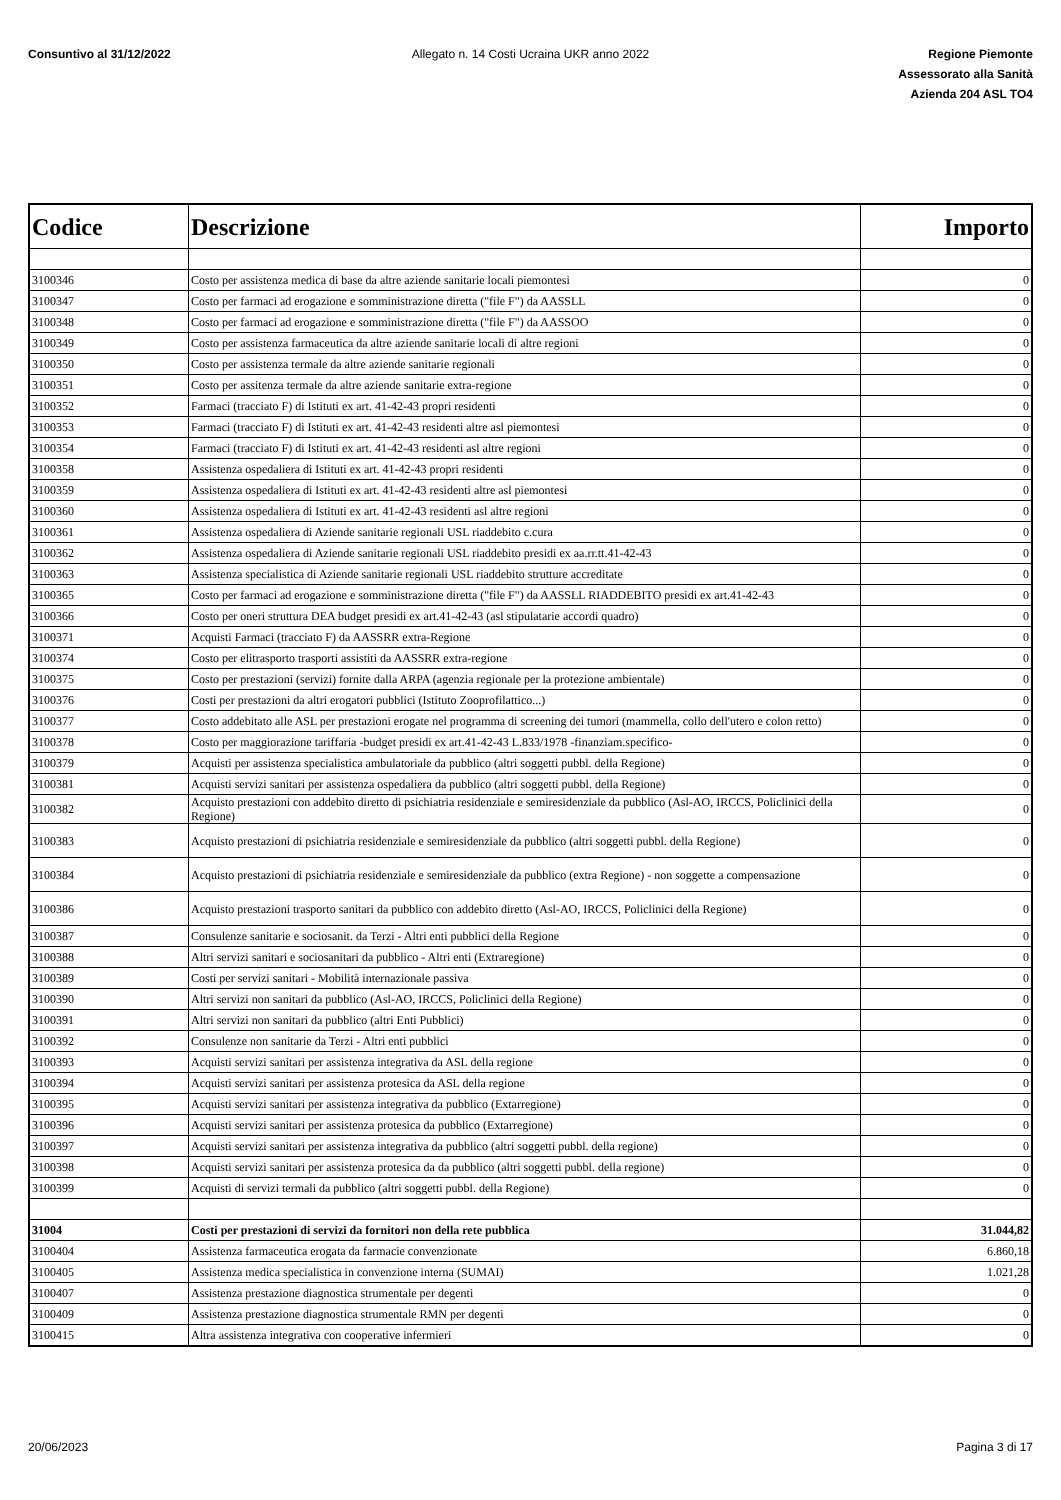Consuntivo al 31/12/2022 Allegato n. 14 Costi Ucraina UKR anno 2022
Regione Piemonte
Assessorato alla Sanità
Azienda 204 ASL TO4
| Codice | Descrizione | Importo |
| --- | --- | --- |
| 3100346 | Costo per assistenza medica di base da altre aziende sanitarie locali piemontesi | 0 |
| 3100347 | Costo per farmaci ad erogazione e somministrazione diretta ("file F") da AASSLL | 0 |
| 3100348 | Costo per farmaci ad erogazione e somministrazione diretta ("file F") da AASSOO | 0 |
| 3100349 | Costo per assistenza farmaceutica da altre aziende sanitarie locali di altre regioni | 0 |
| 3100350 | Costo per assistenza termale da altre aziende sanitarie regionali | 0 |
| 3100351 | Costo per assitenza termale da altre aziende sanitarie extra-regione | 0 |
| 3100352 | Farmaci (tracciato F) di Istituti ex art. 41-42-43 propri residenti | 0 |
| 3100353 | Farmaci (tracciato F) di Istituti ex art. 41-42-43 residenti altre asl piemontesi | 0 |
| 3100354 | Farmaci (tracciato F) di Istituti ex art. 41-42-43 residenti asl altre regioni | 0 |
| 3100358 | Assistenza ospedaliera di Istituti ex art. 41-42-43 propri residenti | 0 |
| 3100359 | Assistenza ospedaliera di Istituti ex art. 41-42-43 residenti altre asl piemontesi | 0 |
| 3100360 | Assistenza ospedaliera di Istituti ex art. 41-42-43 residenti asl altre regioni | 0 |
| 3100361 | Assistenza ospedaliera di Aziende sanitarie regionali USL riaddebito c.cura | 0 |
| 3100362 | Assistenza ospedaliera di Aziende sanitarie regionali USL riaddebito presidi ex aa.rr.tt.41-42-43 | 0 |
| 3100363 | Assistenza specialistica di Aziende sanitarie regionali USL riaddebito strutture accreditate | 0 |
| 3100365 | Costo per farmaci ad erogazione e somministrazione diretta ("file F") da AASSLL RIADDEBITO presidi ex art.41-42-43 | 0 |
| 3100366 | Costo per oneri struttura DEA budget presidi ex art.41-42-43 (asl stipulatarie accordi quadro) | 0 |
| 3100371 | Acquisti Farmaci (tracciato F) da AASSRR extra-Regione | 0 |
| 3100374 | Costo per elitrasporto trasporti assistiti da AASSRR extra-regione | 0 |
| 3100375 | Costo per prestazioni (servizi) fornite dalla ARPA (agenzia regionale per la protezione ambientale) | 0 |
| 3100376 | Costi per prestazioni da altri erogatori pubblici (Istituto Zooprofilattico...) | 0 |
| 3100377 | Costo addebitato alle ASL per prestazioni erogate nel programma di screening dei tumori (mammella, collo dell'utero e colon retto) | 0 |
| 3100378 | Costo per maggiorazione tariffaria -budget presidi ex art.41-42-43 L.833/1978 -finanziam.specifico- | 0 |
| 3100379 | Acquisti per assistenza specialistica ambulatoriale da pubblico (altri soggetti pubbl. della Regione) | 0 |
| 3100381 | Acquisti servizi sanitari per assistenza ospedaliera da pubblico (altri soggetti pubbl. della Regione) | 0 |
| 3100382 | Acquisto prestazioni con addebito diretto di psichiatria residenziale e semiresidenziale da pubblico (Asl-AO, IRCCS, Policlinici della Regione) | 0 |
| 3100383 | Acquisto prestazioni di psichiatria residenziale e semiresidenziale da pubblico (altri soggetti pubbl. della Regione) | 0 |
| 3100384 | Acquisto prestazioni di psichiatria residenziale e semiresidenziale da pubblico (extra Regione) - non soggette a compensazione | 0 |
| 3100386 | Acquisto prestazioni trasporto sanitari da pubblico con addebito diretto (Asl-AO, IRCCS, Policlinici della Regione) | 0 |
| 3100387 | Consulenze sanitarie e sociosanit. da Terzi - Altri enti pubblici della Regione | 0 |
| 3100388 | Altri servizi sanitari e sociosanitari da pubblico - Altri enti (Extraregione) | 0 |
| 3100389 | Costi per servizi sanitari - Mobilità internazionale passiva | 0 |
| 3100390 | Altri servizi non sanitari da pubblico (Asl-AO, IRCCS, Policlinici della Regione) | 0 |
| 3100391 | Altri servizi non sanitari da pubblico (altri Enti Pubblici) | 0 |
| 3100392 | Consulenze non sanitarie da Terzi - Altri enti pubblici | 0 |
| 3100393 | Acquisti servizi sanitari per assistenza integrativa da ASL della regione | 0 |
| 3100394 | Acquisti servizi sanitari per assistenza protesica da ASL della regione | 0 |
| 3100395 | Acquisti servizi sanitari per assistenza integrativa da pubblico (Extarregione) | 0 |
| 3100396 | Acquisti servizi sanitari per assistenza protesica da pubblico (Extarregione) | 0 |
| 3100397 | Acquisti servizi sanitari per assistenza integrativa da pubblico (altri soggetti pubbl. della regione) | 0 |
| 3100398 | Acquisti servizi sanitari per assistenza protesica da da pubblico (altri soggetti pubbl. della regione) | 0 |
| 3100399 | Acquisti di servizi termali da pubblico (altri soggetti pubbl. della Regione) | 0 |
| 31004 | Costi per prestazioni di servizi da fornitori non della rete pubblica | 31.044,82 |
| 3100404 | Assistenza farmaceutica erogata da farmacie convenzionate | 6.860,18 |
| 3100405 | Assistenza medica specialistica in convenzione interna (SUMAI) | 1.021,28 |
| 3100407 | Assistenza prestazione diagnostica strumentale per degenti | 0 |
| 3100409 | Assistenza prestazione diagnostica strumentale RMN per degenti | 0 |
| 3100415 | Altra assistenza integrativa con cooperative infermieri | 0 |
20/06/2023 Pagina 3 di 17